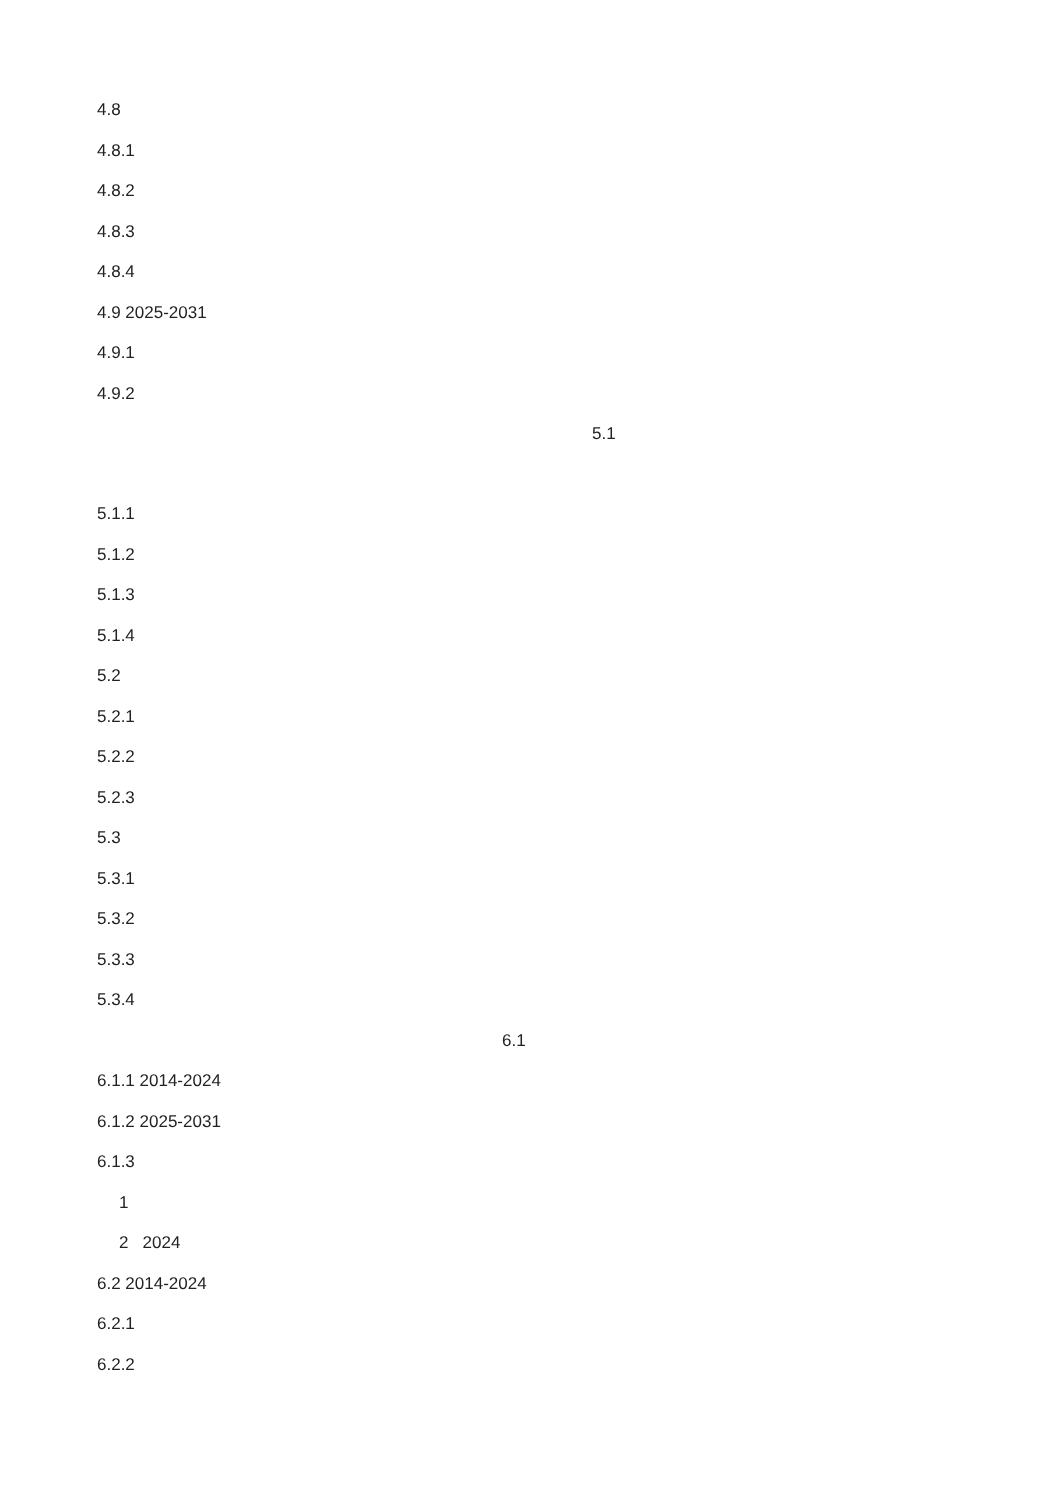4.8
4.8.1
4.8.2
4.8.3
4.8.4
4.9 2025-2031
4.9.1
4.9.2
5.1
5.1.1
5.1.2
5.1.3
5.1.4
5.2
5.2.1
5.2.2
5.2.3
5.3
5.3.1
5.3.2
5.3.3
5.3.4
6.1
6.1.1 2014-2024
6.1.2 2025-2031
6.1.3
1
2 2024
6.2 2014-2024
6.2.1
6.2.2